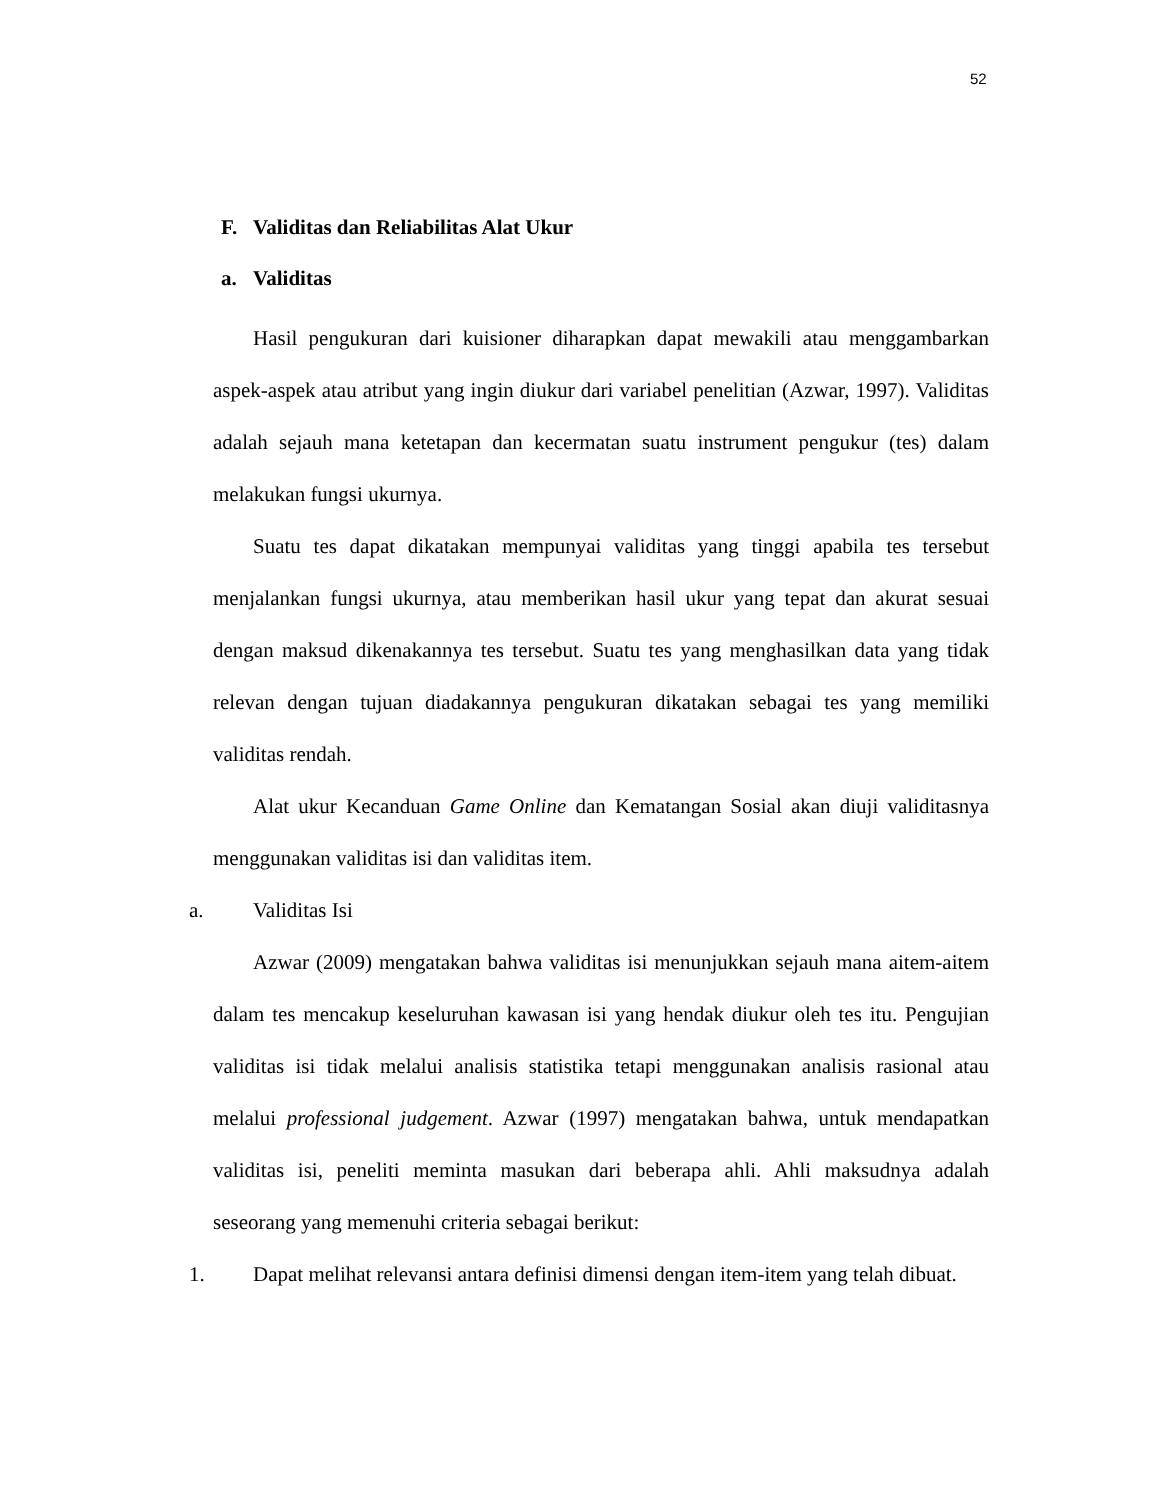52
F. Validitas dan Reliabilitas Alat Ukur
a. Validitas
Hasil pengukuran dari kuisioner diharapkan dapat mewakili atau menggambarkan aspek-aspek atau atribut yang ingin diukur dari variabel penelitian (Azwar, 1997). Validitas adalah sejauh mana ketetapan dan kecermatan suatu instrument pengukur (tes) dalam melakukan fungsi ukurnya.
Suatu tes dapat dikatakan mempunyai validitas yang tinggi apabila tes tersebut menjalankan fungsi ukurnya, atau memberikan hasil ukur yang tepat dan akurat sesuai dengan maksud dikenakannya tes tersebut. Suatu tes yang menghasilkan data yang tidak relevan dengan tujuan diadakannya pengukuran dikatakan sebagai tes yang memiliki validitas rendah.
Alat ukur Kecanduan Game Online dan Kematangan Sosial akan diuji validitasnya menggunakan validitas isi dan validitas item.
a. Validitas Isi
Azwar (2009) mengatakan bahwa validitas isi menunjukkan sejauh mana aitem-aitem dalam tes mencakup keseluruhan kawasan isi yang hendak diukur oleh tes itu. Pengujian validitas isi tidak melalui analisis statistika tetapi menggunakan analisis rasional atau melalui professional judgement. Azwar (1997) mengatakan bahwa, untuk mendapatkan validitas isi, peneliti meminta masukan dari beberapa ahli. Ahli maksudnya adalah seseorang yang memenuhi criteria sebagai berikut:
1. Dapat melihat relevansi antara definisi dimensi dengan item-item yang telah dibuat.